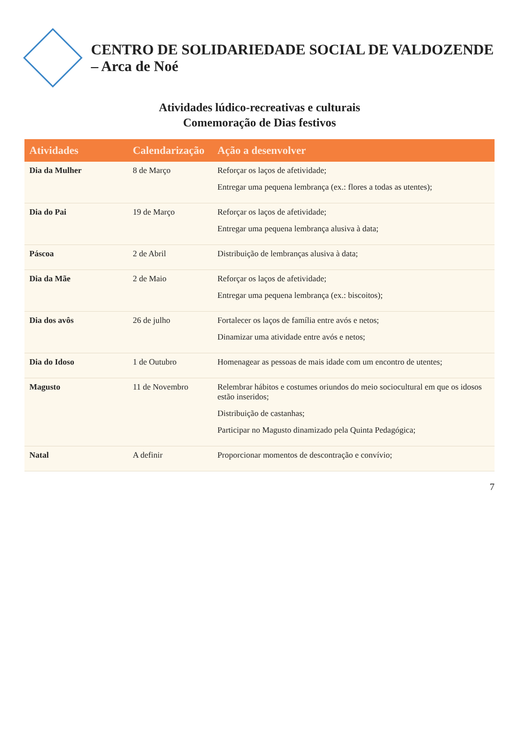CENTRO DE SOLIDARIEDADE SOCIAL DE VALDOZENDE – Arca de Noé
Atividades lúdico-recreativas e culturais
Comemoração de Dias festivos
| Atividades | Calendarização | Ação a desenvolver |
| --- | --- | --- |
| Dia da Mulher | 8 de Março | Reforçar os laços de afetividade; Entregar uma pequena lembrança (ex.: flores a todas as utentes); |
| Dia do Pai | 19 de Março | Reforçar os laços de afetividade; Entregar uma pequena lembrança alusiva à data; |
| Páscoa | 2 de Abril | Distribuição de lembranças alusiva à data; |
| Dia da Mãe | 2 de Maio | Reforçar os laços de afetividade; Entregar uma pequena lembrança (ex.: biscoitos); |
| Dia dos avôs | 26 de julho | Fortalecer os laços de família entre avós e netos; Dinamizar uma atividade entre avós e netos; |
| Dia do Idoso | 1 de Outubro | Homenagear as pessoas de mais idade com um encontro de utentes; |
| Magusto | 11 de Novembro | Relembrar hábitos e costumes oriundos do meio sociocultural em que os idosos estão inseridos; Distribuição de castanhas; Participar no Magusto dinamizado pela Quinta Pedagógica; |
| Natal | A definir | Proporcionar momentos de descontração e convívio; |
7